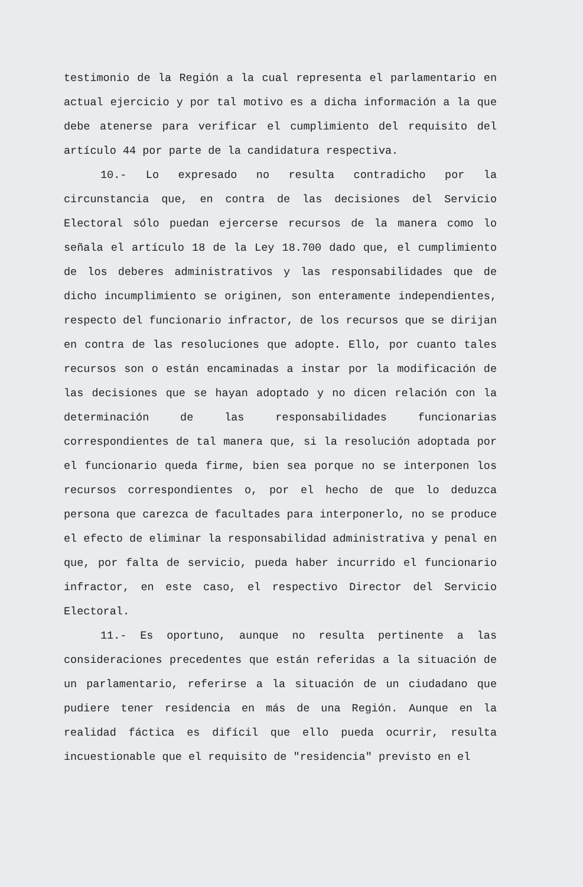testimonio de la Región a la cual representa el parlamentario en actual ejercicio y por tal motivo es a dicha información a la que debe atenerse para verificar el cumplimiento del requisito del artículo 44 por parte de la candidatura respectiva.
10.- Lo expresado no resulta contradicho por la circunstancia que, en contra de las decisiones del Servicio Electoral sólo puedan ejercerse recursos de la manera como lo señala el artículo 18 de la Ley 18.700 dado que, el cumplimiento de los deberes administrativos y las responsabilidades que de dicho incumplimiento se originen, son enteramente independientes, respecto del funcionario infractor, de los recursos que se dirijan en contra de las resoluciones que adopte. Ello, por cuanto tales recursos son o están encaminadas a instar por la modificación de las decisiones que se hayan adoptado y no dicen relación con la determinación de las responsabilidades funcionarias correspondientes de tal manera que, si la resolución adoptada por el funcionario queda firme, bien sea porque no se interponen los recursos correspondientes o, por el hecho de que lo deduzca persona que carezca de facultades para interponerlo, no se produce el efecto de eliminar la responsabilidad administrativa y penal en que, por falta de servicio, pueda haber incurrido el funcionario infractor, en este caso, el respectivo Director del Servicio Electoral.
11.- Es oportuno, aunque no resulta pertinente a las consideraciones precedentes que están referidas a la situación de un parlamentario, referirse a la situación de un ciudadano que pudiere tener residencia en más de una Región. Aunque en la realidad fáctica es difícil que ello pueda ocurrir, resulta incuestionable que el requisito de "residencia" previsto en el